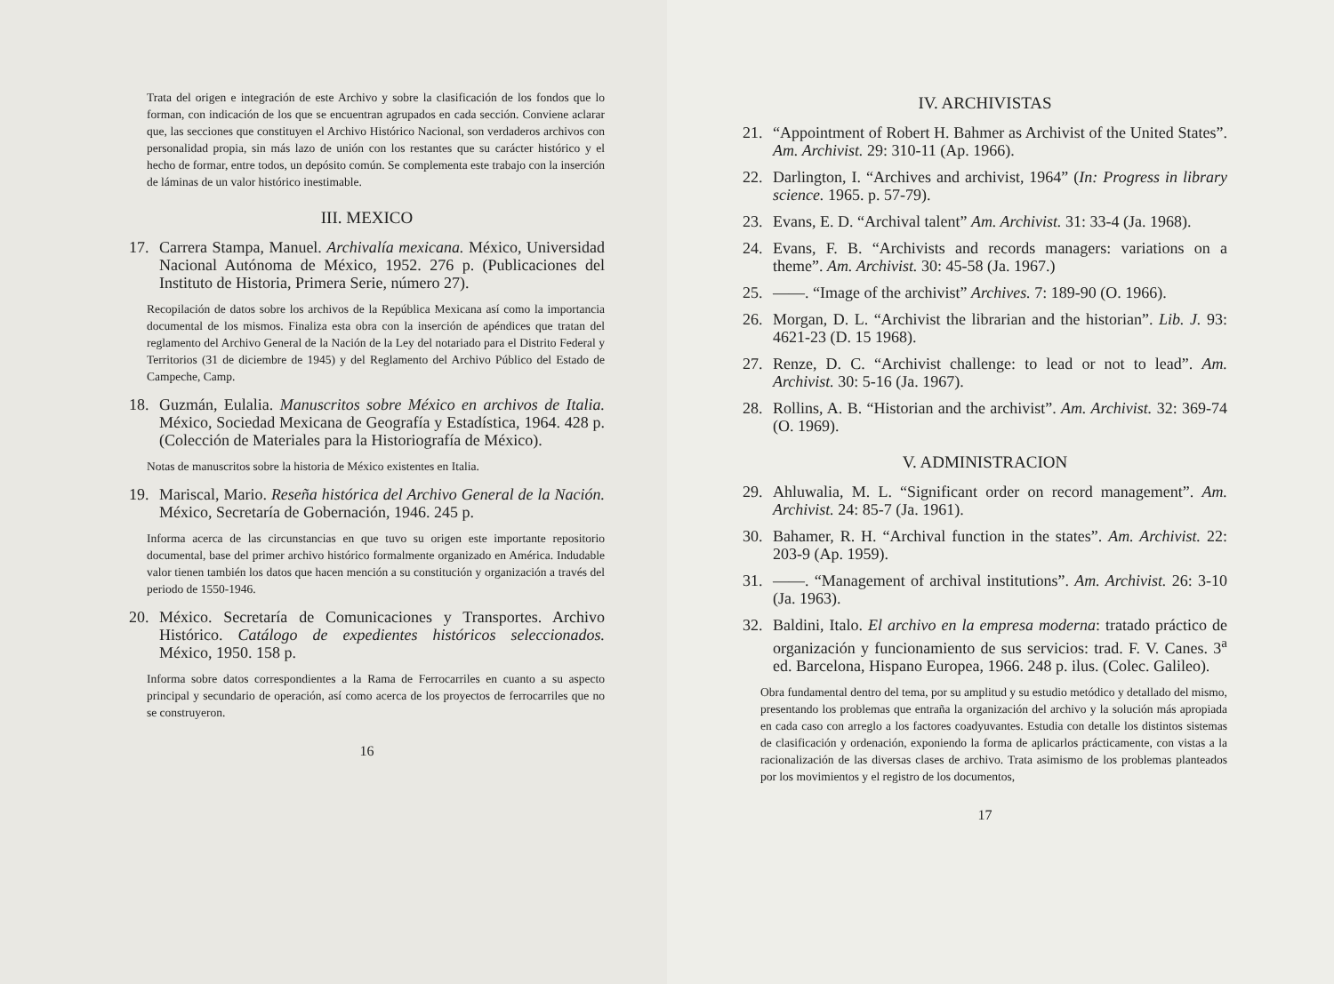Trata del origen e integración de este Archivo y sobre la clasificación de los fondos que lo forman, con indicación de los que se encuentran agrupados en cada sección. Conviene aclarar que, las secciones que constituyen el Archivo Histórico Nacional, son verdaderos archivos con personalidad propia, sin más lazo de unión con los restantes que su carácter histórico y el hecho de formar, entre todos, un depósito común. Se complementa este trabajo con la inserción de láminas de un valor histórico inestimable.
III. MEXICO
17. Carrera Stampa, Manuel. Archivalía mexicana. México, Universidad Nacional Autónoma de México, 1952. 276 p. (Publicaciones del Instituto de Historia, Primera Serie, número 27).
Recopilación de datos sobre los archivos de la República Mexicana así como la importancia documental de los mismos. Finaliza esta obra con la inserción de apéndices que tratan del reglamento del Archivo General de la Nación de la Ley del notariado para el Distrito Federal y Territorios (31 de diciembre de 1945) y del Reglamento del Archivo Público del Estado de Campeche, Camp.
18. Guzmán, Eulalia. Manuscritos sobre México en archivos de Italia. México, Sociedad Mexicana de Geografía y Estadística, 1964. 428 p. (Colección de Materiales para la Historiografía de México).
Notas de manuscritos sobre la historia de México existentes en Italia.
19. Mariscal, Mario. Reseña histórica del Archivo General de la Nación. México, Secretaría de Gobernación, 1946. 245 p.
Informa acerca de las circunstancias en que tuvo su origen este importante repositorio documental, base del primer archivo histórico formalmente organizado en América. Indudable valor tienen también los datos que hacen mención a su constitución y organización a través del periodo de 1550-1946.
20. México. Secretaría de Comunicaciones y Transportes. Archivo Histórico. Catálogo de expedientes históricos seleccionados. México, 1950. 158 p.
Informa sobre datos correspondientes a la Rama de Ferrocarriles en cuanto a su aspecto principal y secundario de operación, así como acerca de los proyectos de ferrocarriles que no se construyeron.
16
IV. ARCHIVISTAS
21. “Appointment of Robert H. Bahmer as Archivist of the United States”. Am. Archivist. 29: 310-11 (Ap. 1966).
22. Darlington, I. “Archives and archivist, 1964” (In: Progress in library science. 1965. p. 57-79).
23. Evans, E. D. “Archival talent” Am. Archivist. 31: 33-4 (Ja. 1968).
24. Evans, F. B. “Archivists and records managers: variations on a theme”. Am. Archivist. 30: 45-58 (Ja. 1967.)
25. ——. “Image of the archivist” Archives. 7: 189-90 (O. 1966).
26. Morgan, D. L. “Archivist the librarian and the historian”. Lib. J. 93: 4621-23 (D. 15 1968).
27. Renze, D. C. “Archivist challenge: to lead or not to lead”. Am. Archivist. 30: 5-16 (Ja. 1967).
28. Rollins, A. B. “Historian and the archivist”. Am. Archivist. 32: 369-74 (O. 1969).
V. ADMINISTRACION
29. Ahluwalia, M. L. “Significant order on record management”. Am. Archivist. 24: 85-7 (Ja. 1961).
30. Bahamer, R. H. “Archival function in the states”. Am. Archivist. 22: 203-9 (Ap. 1959).
31. ——. “Management of archival institutions”. Am. Archivist. 26: 3-10 (Ja. 1963).
32. Baldini, Italo. El archivo en la empresa moderna: tratado práctico de organización y funcionamiento de sus servicios: trad. F. V. Canes. 3<sup>a</sup> ed. Barcelona, Hispano Europea, 1966. 248 p. ilus. (Colec. Galileo).
Obra fundamental dentro del tema, por su amplitud y su estudio metódico y detallado del mismo, presentando los problemas que entraña la organización del archivo y la solución más apropiada en cada caso con arreglo a los factores coadyuvantes. Estudia con detalle los distintos sistemas de clasificación y ordenación, exponiendo la forma de aplicarlos prácticamente, con vistas a la racionalización de las diversas clases de archivo. Trata asimismo de los problemas planteados por los movimientos y el registro de los documentos,
17